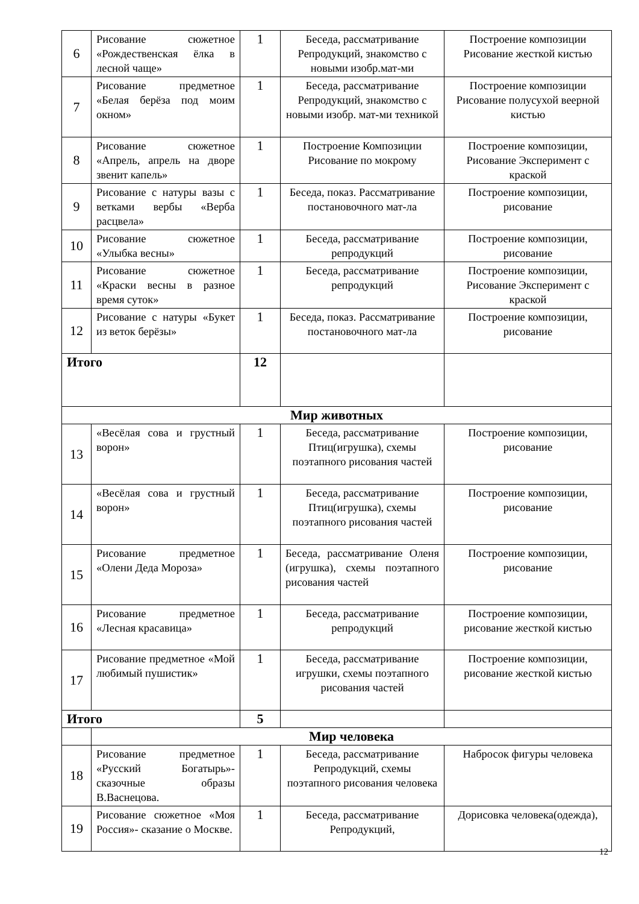| 6 | Рисование сюжетное «Рождественская ёлка в лесной чаще» | 1 | Беседа, рассматривание Репродукций, знакомство с новыми изобр.мат-ми | Построение композиции Рисование жесткой кистью |
| 7 | Рисование предметное «Белая берёза под моим окном» | 1 | Беседа, рассматривание Репродукций, знакомство с новыми изобр. мат-ми техникой | Построение композиции Рисование полусухой веерной кистью |
| 8 | Рисование сюжетное «Апрель, апрель на дворе звенит капель» | 1 | Построение Композиции Рисование по мокрому | Построение композиции, Рисование Эксперимент с краской |
| 9 | Рисование с натуры вазы с ветками вербы «Верба расцвела» | 1 | Беседа, показ. Рассматривание постановочного мат-ла | Построение композиции, рисование |
| 10 | Рисование сюжетное «Улыбка весны» | 1 | Беседа, рассматривание репродукций | Построение композиции, рисование |
| 11 | Рисование сюжетное «Краски весны в разное время суток» | 1 | Беседа, рассматривание репродукций | Построение композиции, Рисование Эксперимент с краской |
| 12 | Рисование с натуры «Букет из веток берёзы» | 1 | Беседа, показ. Рассматривание постановочного мат-ла | Построение композиции, рисование |
| Итого | | 12 | | |
| Мир животных | | | | |
| 13 | «Весёлая сова и грустный ворон» | 1 | Беседа, рассматривание Птиц(игрушка), схемы поэтапного рисования частей | Построение композиции, рисование |
| 14 | «Весёлая сова и грустный ворон» | 1 | Беседа, рассматривание Птиц(игрушка), схемы поэтапного рисования частей | Построение композиции, рисование |
| 15 | Рисование предметное «Олени Деда Мороза» | 1 | Беседа, рассматривание Оленя (игрушка), схемы поэтапного рисования частей | Построение композиции, рисование |
| 16 | Рисование предметное «Лесная красавица» | 1 | Беседа, рассматривание репродукций | Построение композиции, рисование жесткой кистью |
| 17 | Рисование предметное «Мой любимый пушистик» | 1 | Беседа, рассматривание игрушки, схемы поэтапного рисования частей | Построение композиции, рисование жесткой кистью |
| Итого | | 5 | | |
| | Мир человека | | | |
| 18 | Рисование предметное «Русский Богатырь»- сказочные образы В.Васнецова. | 1 | Беседа, рассматривание Репродукций, схемы поэтапного рисования человека | Набросок фигуры человека |
| 19 | Рисование сюжетное «Моя Россия»- сказание о Москве. | 1 | Беседа, рассматривание Репродукций, | Дорисовка человека(одежда), |
12